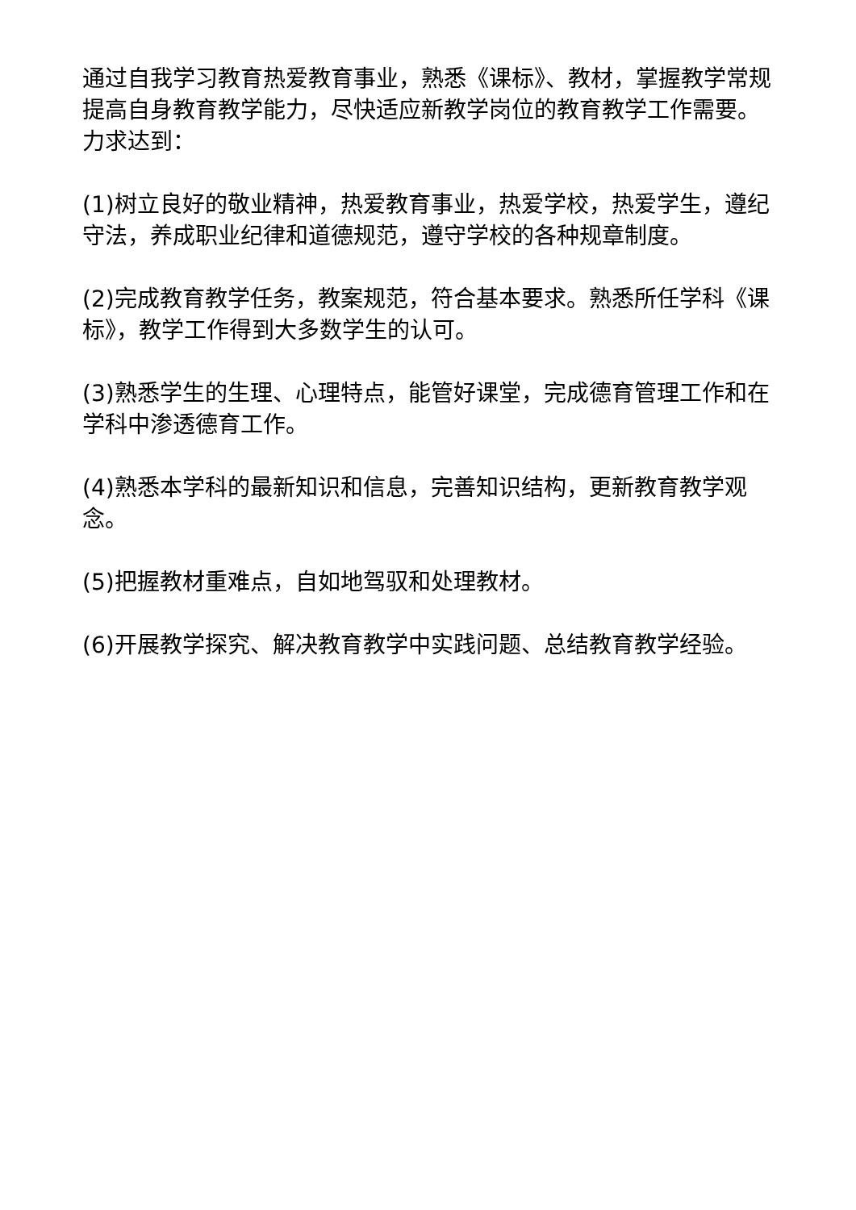通过自我学习教育热爱教育事业，熟悉《课标》、教材，掌握教学常规提高自身教育教学能力，尽快适应新教学岗位的教育教学工作需要。力求达到：
(1)树立良好的敬业精神，热爱教育事业，热爱学校，热爱学生，遵纪守法，养成职业纪律和道德规范，遵守学校的各种规章制度。
(2)完成教育教学任务，教案规范，符合基本要求。熟悉所任学科《课标》，教学工作得到大多数学生的认可。
(3)熟悉学生的生理、心理特点，能管好课堂，完成德育管理工作和在学科中渗透德育工作。
(4)熟悉本学科的最新知识和信息，完善知识结构，更新教育教学观念。
(5)把握教材重难点，自如地驾驭和处理教材。
(6)开展教学探究、解决教育教学中实践问题、总结教育教学经验。